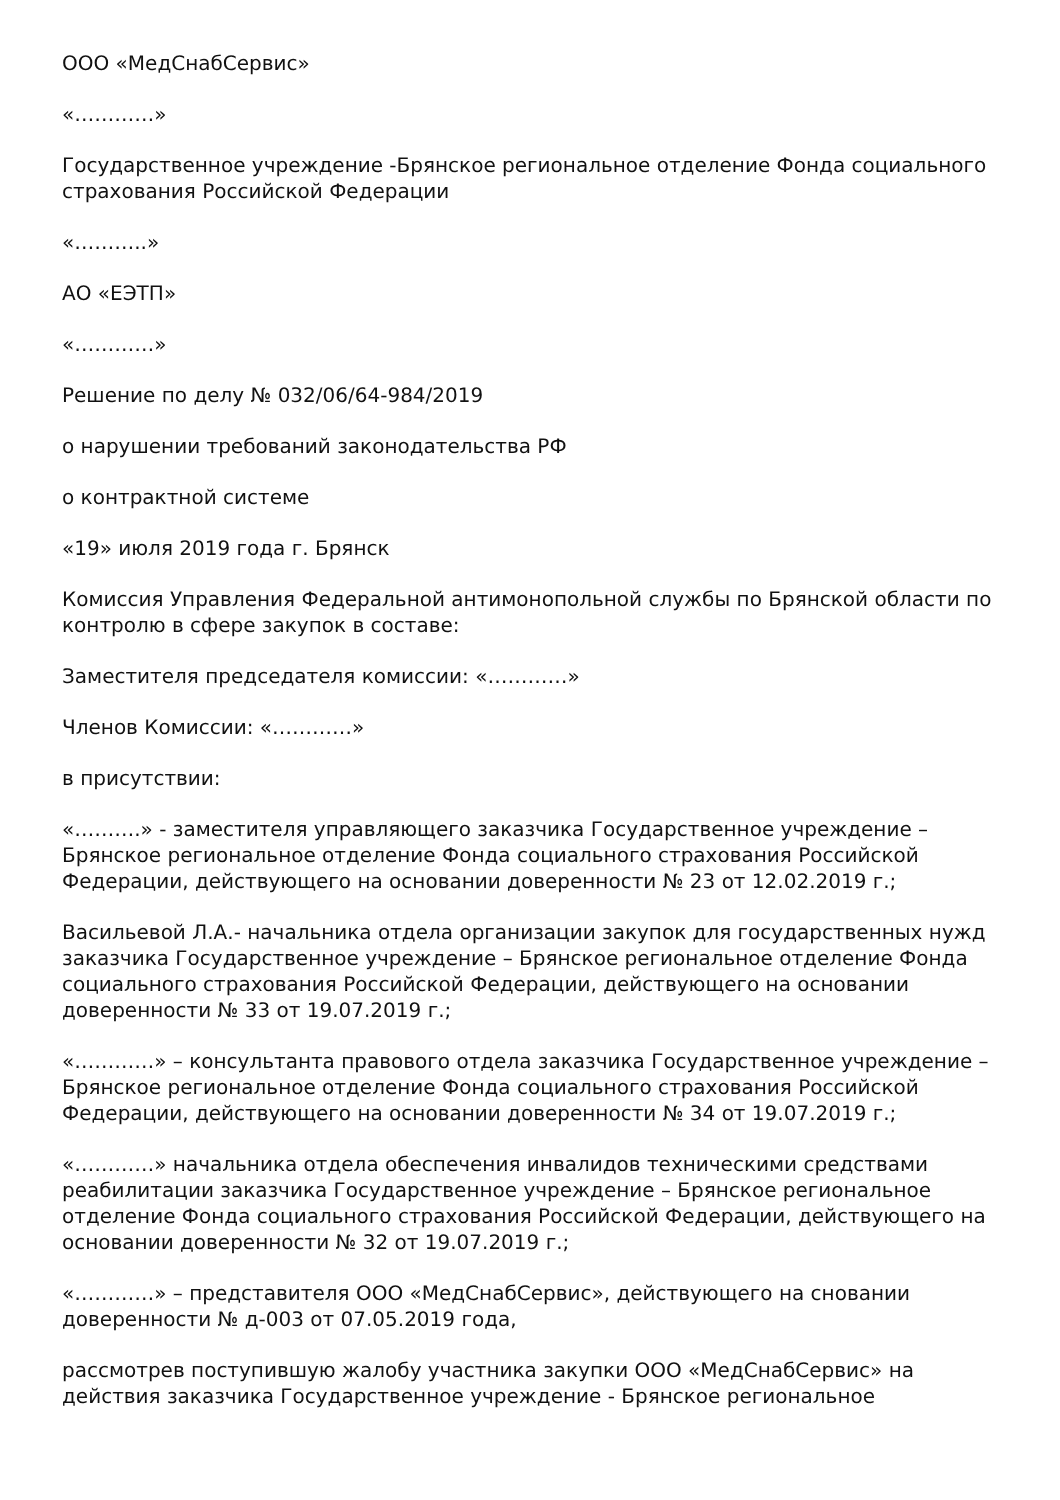ООО «МедСнабСервис»
«…………»
Государственное учреждение -Брянское региональное отделение Фонда социального страхования Российской Федерации
«………..»
АО «ЕЭТП»
«…………»
Решение по делу № 032/06/64-984/2019
о нарушении требований законодательства РФ
о контрактной системе
«19» июля 2019 года г. Брянск
Комиссия Управления Федеральной антимонопольной службы по Брянской области по контролю в сфере закупок в составе:
Заместителя председателя комиссии: «…………»
Членов Комиссии: «…………»
в присутствии:
«……….» - заместителя управляющего заказчика Государственное учреждение – Брянское региональное отделение Фонда социального страхования Российской Федерации, действующего на основании доверенности № 23 от 12.02.2019 г.;
Васильевой Л.А.- начальника отдела организации закупок для государственных нужд заказчика Государственное учреждение – Брянское региональное отделение Фонда социального страхования Российской Федерации, действующего на основании доверенности № 33 от 19.07.2019 г.;
«…………» – консультанта правового отдела заказчика Государственное учреждение – Брянское региональное отделение Фонда социального страхования Российской Федерации, действующего на основании доверенности № 34 от 19.07.2019 г.;
«…………» начальника отдела обеспечения инвалидов техническими средствами реабилитации заказчика Государственное учреждение – Брянское региональное отделение Фонда социального страхования Российской Федерации, действующего на основании доверенности № 32 от 19.07.2019 г.;
«…………» – представителя ООО «МедСнабСервис», действующего на сновании доверенности № д-003 от 07.05.2019 года,
рассмотрев поступившую жалобу участника закупки ООО «МедСнабСервис» на действия заказчика Государственное учреждение - Брянское региональное